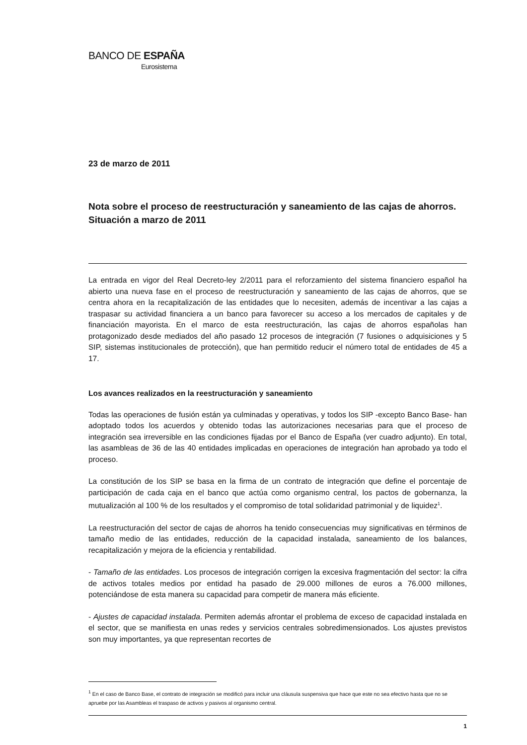BANCO DE ESPAÑA
Eurosistema
23 de marzo de 2011
Nota sobre el proceso de reestructuración y saneamiento de las cajas de ahorros. Situación a marzo de 2011
La entrada en vigor del Real Decreto-ley 2/2011 para el reforzamiento del sistema financiero español ha abierto una nueva fase en el proceso de reestructuración y saneamiento de las cajas de ahorros, que se centra ahora en la recapitalización de las entidades que lo necesiten, además de incentivar a las cajas a traspasar su actividad financiera a un banco para favorecer su acceso a los mercados de capitales y de financiación mayorista. En el marco de esta reestructuración, las cajas de ahorros españolas han protagonizado desde mediados del año pasado 12 procesos de integración (7 fusiones o adquisiciones y 5 SIP, sistemas institucionales de protección), que han permitido reducir el número total de entidades de 45 a 17.
Los avances realizados en la reestructuración y saneamiento
Todas las operaciones de fusión están ya culminadas y operativas, y todos los SIP -excepto Banco Base- han adoptado todos los acuerdos y obtenido todas las autorizaciones necesarias para que el proceso de integración sea irreversible en las condiciones fijadas por el Banco de España (ver cuadro adjunto). En total, las asambleas de 36 de las 40 entidades implicadas en operaciones de integración han aprobado ya todo el proceso.
La constitución de los SIP se basa en la firma de un contrato de integración que define el porcentaje de participación de cada caja en el banco que actúa como organismo central, los pactos de gobernanza, la mutualización al 100 % de los resultados y el compromiso de total solidaridad patrimonial y de liquidez<sup>1</sup>.
La reestructuración del sector de cajas de ahorros ha tenido consecuencias muy significativas en términos de tamaño medio de las entidades, reducción de la capacidad instalada, saneamiento de los balances, recapitalización y mejora de la eficiencia y rentabilidad.
- Tamaño de las entidades. Los procesos de integración corrigen la excesiva fragmentación del sector: la cifra de activos totales medios por entidad ha pasado de 29.000 millones de euros a 76.000 millones, potenciándose de esta manera su capacidad para competir de manera más eficiente.
- Ajustes de capacidad instalada. Permiten además afrontar el problema de exceso de capacidad instalada en el sector, que se manifiesta en unas redes y servicios centrales sobredimensionados. Los ajustes previstos son muy importantes, ya que representan recortes de
<sup>1</sup> En el caso de Banco Base, el contrato de integración se modificó para incluir una cláusula suspensiva que hace que este no sea efectivo hasta que no se apruebe por las Asambleas el traspaso de activos y pasivos al organismo central.
1